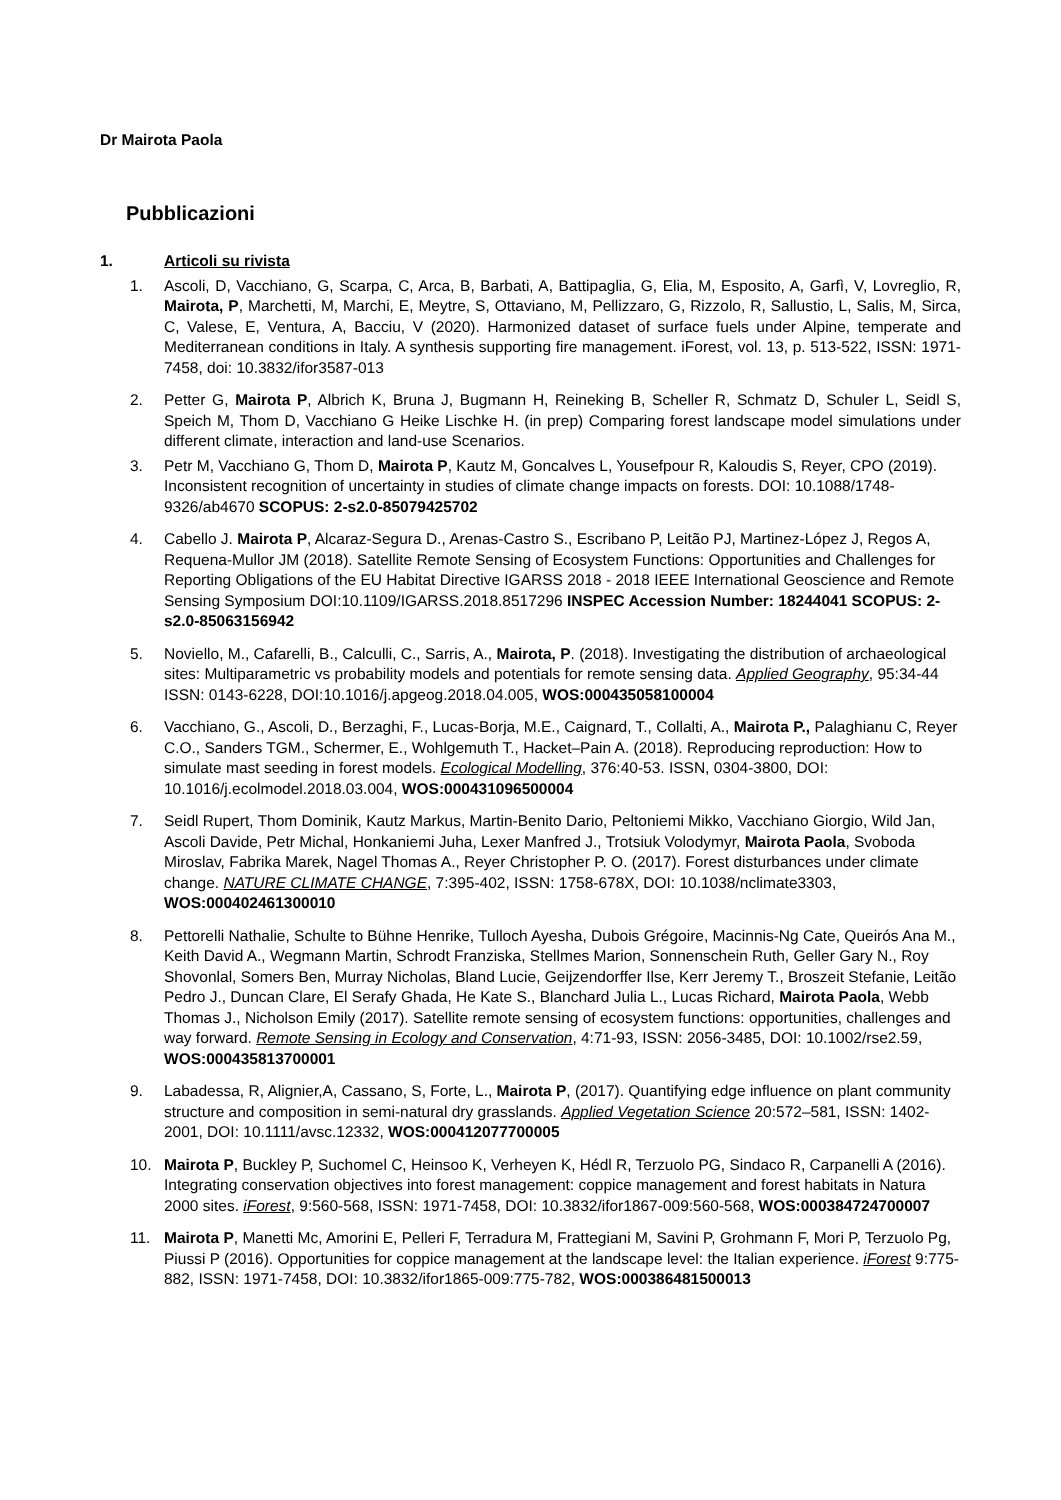Dr Mairota Paola
Pubblicazioni
1. Articoli su rivista
1. Ascoli, D, Vacchiano, G, Scarpa, C, Arca, B, Barbati, A, Battipaglia, G, Elia, M, Esposito, A, Garfì, V, Lovreglio, R, Mairota, P, Marchetti, M, Marchi, E, Meytre, S, Ottaviano, M, Pellizzaro, G, Rizzolo, R, Sallustio, L, Salis, M, Sirca, C, Valese, E, Ventura, A, Bacciu, V (2020). Harmonized dataset of surface fuels under Alpine, temperate and Mediterranean conditions in Italy. A synthesis supporting fire management. iForest, vol. 13, p. 513-522, ISSN: 1971-7458, doi: 10.3832/ifor3587-013
2. Petter G, Mairota P, Albrich K, Bruna J, Bugmann H, Reineking B, Scheller R, Schmatz D, Schuler L, Seidl S, Speich M, Thom D, Vacchiano G Heike Lischke H. (in prep) Comparing forest landscape model simulations under different climate, interaction and land-use Scenarios.
3. Petr M, Vacchiano G, Thom D, Mairota P, Kautz M, Goncalves L, Yousefpour R, Kaloudis S, Reyer, CPO (2019). Inconsistent recognition of uncertainty in studies of climate change impacts on forests. DOI: 10.1088/1748-9326/ab4670 SCOPUS: 2-s2.0-85079425702
4. Cabello J. Mairota P, Alcaraz-Segura D., Arenas-Castro S., Escribano P, Leitão PJ, Martinez-López J, Regos A, Requena-Mullor JM (2018). Satellite Remote Sensing of Ecosystem Functions: Opportunities and Challenges for Reporting Obligations of the EU Habitat Directive IGARSS 2018 - 2018 IEEE International Geoscience and Remote Sensing Symposium DOI:10.1109/IGARSS.2018.8517296 INSPEC Accession Number: 18244041 SCOPUS: 2-s2.0-85063156942
5. Noviello, M., Cafarelli, B., Calculli, C., Sarris, A., Mairota, P. (2018). Investigating the distribution of archaeological sites: Multiparametric vs probability models and potentials for remote sensing data. Applied Geography, 95:34-44 ISSN: 0143-6228, DOI:10.1016/j.apgeog.2018.04.005, WOS:000435058100004
6. Vacchiano, G., Ascoli, D., Berzaghi, F., Lucas-Borja, M.E., Caignard, T., Collalti, A., Mairota P., Palaghianu C, Reyer C.O., Sanders TGM., Schermer, E., Wohlgemuth T., Hacket–Pain A. (2018). Reproducing reproduction: How to simulate mast seeding in forest models. Ecological Modelling, 376:40-53. ISSN, 0304-3800, DOI: 10.1016/j.ecolmodel.2018.03.004, WOS:000431096500004
7. Seidl Rupert, Thom Dominik, Kautz Markus, Martin-Benito Dario, Peltoniemi Mikko, Vacchiano Giorgio, Wild Jan, Ascoli Davide, Petr Michal, Honkaniemi Juha, Lexer Manfred J., Trotsiuk Volodymyr, Mairota Paola, Svoboda Miroslav, Fabrika Marek, Nagel Thomas A., Reyer Christopher P. O. (2017). Forest disturbances under climate change. NATURE CLIMATE CHANGE, 7:395-402, ISSN: 1758-678X, DOI: 10.1038/nclimate3303, WOS:000402461300010
8. Pettorelli Nathalie, Schulte to Bühne Henrike, Tulloch Ayesha, Dubois Grégoire, Macinnis-Ng Cate, Queirós Ana M., Keith David A., Wegmann Martin, Schrodt Franziska, Stellmes Marion, Sonnenschein Ruth, Geller Gary N., Roy Shovonlal, Somers Ben, Murray Nicholas, Bland Lucie, Geijzendorffer Ilse, Kerr Jeremy T., Broszeit Stefanie, Leitão Pedro J., Duncan Clare, El Serafy Ghada, He Kate S., Blanchard Julia L., Lucas Richard, Mairota Paola, Webb Thomas J., Nicholson Emily (2017). Satellite remote sensing of ecosystem functions: opportunities, challenges and way forward. Remote Sensing in Ecology and Conservation, 4:71-93, ISSN: 2056-3485, DOI: 10.1002/rse2.59, WOS:000435813700001
9. Labadessa, R, Alignier,A, Cassano, S, Forte, L., Mairota P, (2017). Quantifying edge influence on plant community structure and composition in semi-natural dry grasslands. Applied Vegetation Science 20:572–581, ISSN: 1402-2001, DOI: 10.1111/avsc.12332, WOS:000412077700005
10. Mairota P, Buckley P, Suchomel C, Heinsoo K, Verheyen K, Hédl R, Terzuolo PG, Sindaco R, Carpanelli A (2016). Integrating conservation objectives into forest management: coppice management and forest habitats in Natura 2000 sites. iForest, 9:560-568, ISSN: 1971-7458, DOI: 10.3832/ifor1867-009:560-568, WOS:000384724700007
11. Mairota P, Manetti Mc, Amorini E, Pelleri F, Terradura M, Frattegiani M, Savini P, Grohmann F, Mori P, Terzuolo Pg, Piussi P (2016). Opportunities for coppice management at the landscape level: the Italian experience. iForest 9:775-882, ISSN: 1971-7458, DOI: 10.3832/ifor1865-009:775-782, WOS:000386481500013